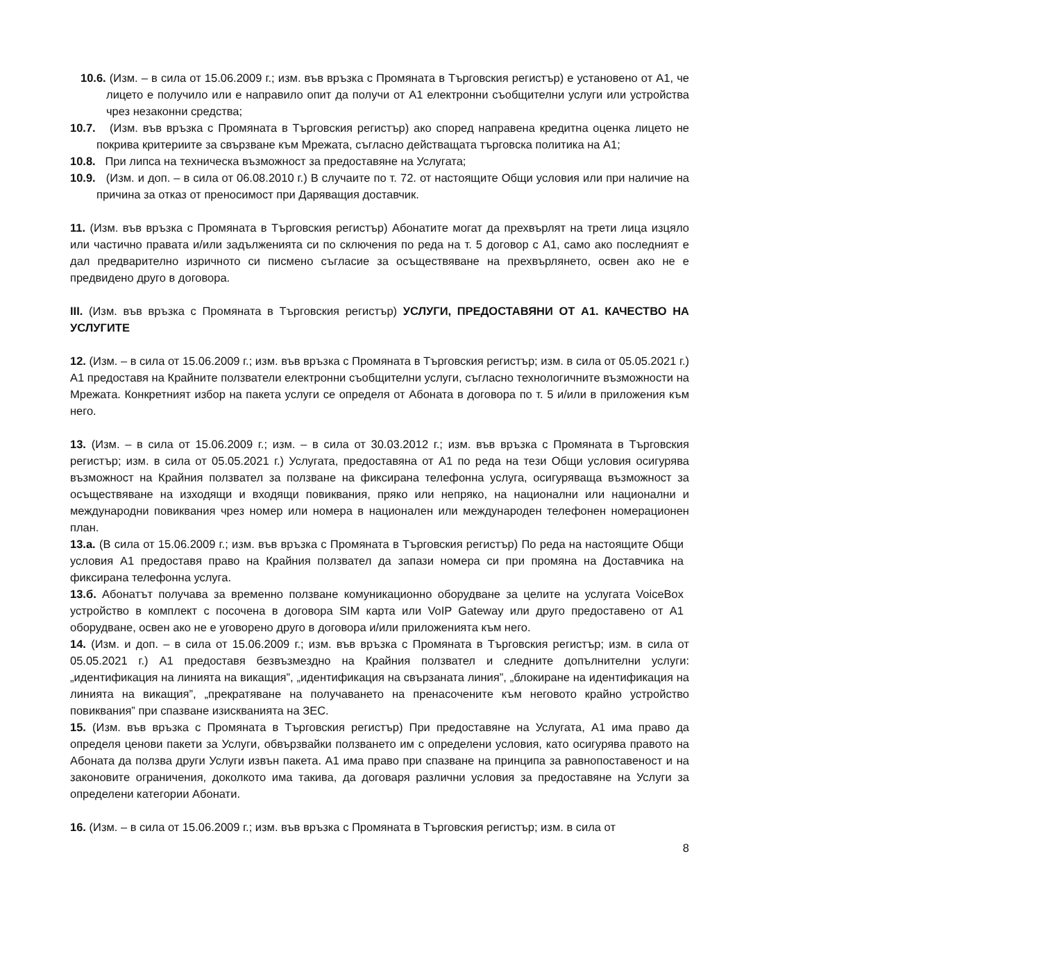10.6. (Изм. – в сила от 15.06.2009 г.; изм. във връзка с Промяната в Търговския регистър) е установено от А1, че лицето е получило или е направило опит да получи от А1 електронни съобщителни услуги или устройства чрез незаконни средства;
10.7. (Изм. във връзка с Промяната в Търговския регистър) ако според направена кредитна оценка лицето не покрива критериите за свързване към Мрежата, съгласно действащата търговска политика на А1;
10.8. При липса на техническа възможност за предоставяне на Услугата;
10.9. (Изм. и доп. – в сила от 06.08.2010 г.) В случаите по т. 72. от настоящите Общи условия или при наличие на причина за отказ от преносимост при Даряващия доставчик.
11. (Изм. във връзка с Промяната в Търговския регистър) Абонатите могат да прехвърлят на трети лица изцяло или частично правата и/или задълженията си по сключения по реда на т. 5 договор с А1, само ако последният е дал предварително изричното си писмено съгласие за осъществяване на прехвърлянето, освен ако не е предвидено друго в договора.
III. (Изм. във връзка с Промяната в Търговския регистър) УСЛУГИ, ПРЕДОСТАВЯНИ ОТ А1. КАЧЕСТВО НА УСЛУГИТЕ
12. (Изм. – в сила от 15.06.2009 г.; изм. във връзка с Промяната в Търговския регистър; изм. в сила от 05.05.2021 г.) А1 предоставя на Крайните ползватели електронни съобщителни услуги, съгласно технологичните възможности на Мрежата. Конкретният избор на пакета услуги се определя от Абоната в договора по т. 5 и/или в приложения към него.
13. (Изм. – в сила от 15.06.2009 г.; изм. – в сила от 30.03.2012 г.; изм. във връзка с Промяната в Търговския регистър; изм. в сила от 05.05.2021 г.) Услугата, предоставяна от А1 по реда на тези Общи условия осигурява възможност на Крайния ползвател за ползване на фиксирана телефонна услуга, осигуряваща възможност за осъществяване на изходящи и входящи повиквания, пряко или непряко, на национални или национални и международни повиквания чрез номер или номера в национален или международен телефонен номерационен план.
13.а. (В сила от 15.06.2009 г.; изм. във връзка с Промяната в Търговския регистър) По реда на настоящите Общи условия А1 предоставя право на Крайния ползвател да запази номера си при промяна на Доставчика на фиксирана телефонна услуга.
13.б. Абонатът получава за временно ползване комуникационно оборудване за целите на услугата VoiceBox устройство в комплект с посочена в договора SIM карта или VoIP Gateway или друго предоставено от А1 оборудване, освен ако не е уговорено друго в договора и/или приложенията към него.
14. (Изм. и доп. – в сила от 15.06.2009 г.; изм. във връзка с Промяната в Търговския регистър; изм. в сила от 05.05.2021 г.) А1 предоставя безвъзмездно на Крайния ползвател и следните допълнителни услуги: „идентификация на линията на викащия”, „идентификация на свързаната линия”, „блокиране на идентификация на линията на викащия”, „прекратяване на получаването на пренасочените към неговото крайно устройство повиквания” при спазване изискванията на ЗЕС.
15. (Изм. във връзка с Промяната в Търговския регистър) При предоставяне на Услугата, А1 има право да определя ценови пакети за Услуги, обвързвайки ползването им с определени условия, като осигурява правото на Абоната да ползва други Услуги извън пакета. А1 има право при спазване на принципа за равнопоставеност и на законовите ограничения, доколкото има такива, да договаря различни условия за предоставяне на Услуги за определени категории Абонати.
16. (Изм. – в сила от 15.06.2009 г.; изм. във връзка с Промяната в Търговския регистър; изм. в сила от
8